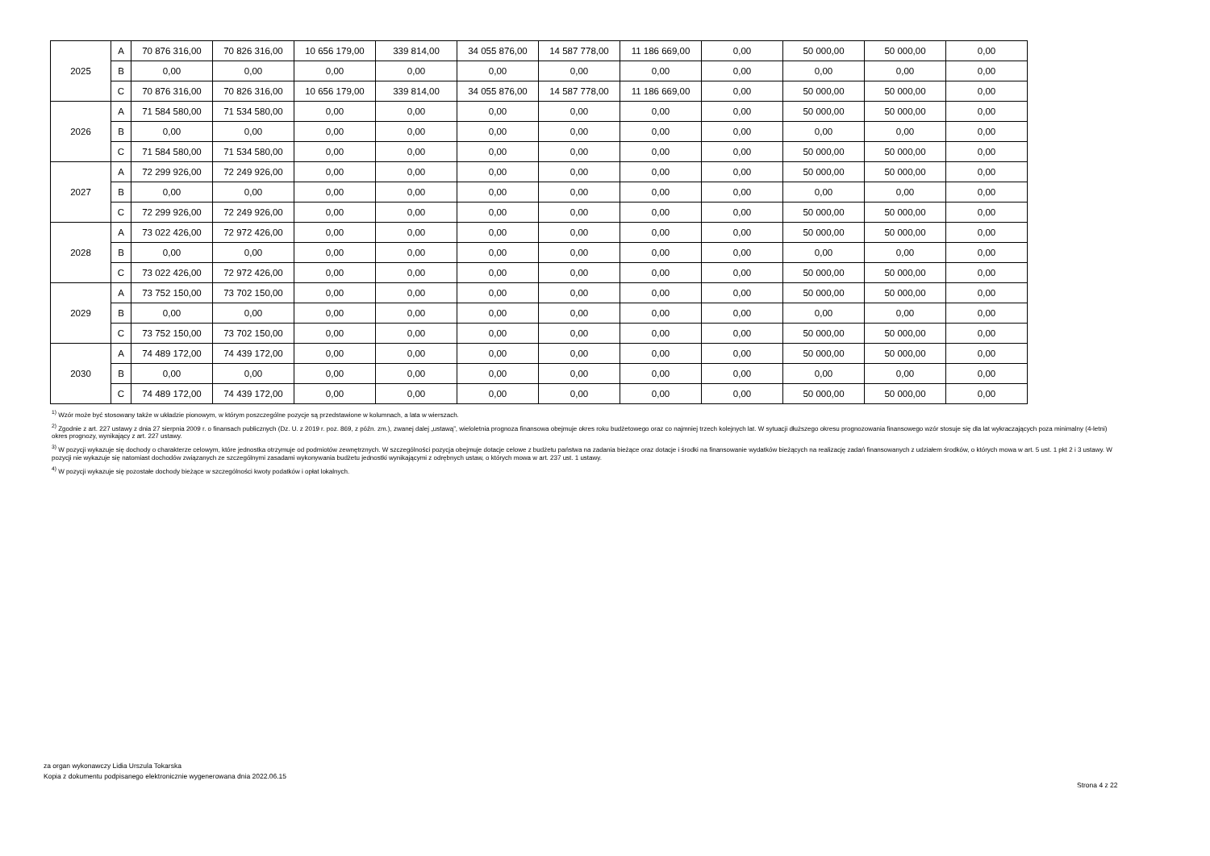| 2025 | A | 70 876 316,00 | 70 826 316,00 | 10 656 179,00 | 339 814,00 | 34 055 876,00 | 14 587 778,00 | 11 186 669,00 | 0,00 | 50 000,00 | 50 000,00 | 0,00 |
| | B | 0,00 | 0,00 | 0,00 | 0,00 | 0,00 | 0,00 | 0,00 | 0,00 | 0,00 | 0,00 | 0,00 |
| | C | 70 876 316,00 | 70 826 316,00 | 10 656 179,00 | 339 814,00 | 34 055 876,00 | 14 587 778,00 | 11 186 669,00 | 0,00 | 50 000,00 | 50 000,00 | 0,00 |
| 2026 | A | 71 584 580,00 | 71 534 580,00 | 0,00 | 0,00 | 0,00 | 0,00 | 0,00 | 0,00 | 50 000,00 | 50 000,00 | 0,00 |
| | B | 0,00 | 0,00 | 0,00 | 0,00 | 0,00 | 0,00 | 0,00 | 0,00 | 0,00 | 0,00 | 0,00 |
| | C | 71 584 580,00 | 71 534 580,00 | 0,00 | 0,00 | 0,00 | 0,00 | 0,00 | 0,00 | 50 000,00 | 50 000,00 | 0,00 |
| 2027 | A | 72 299 926,00 | 72 249 926,00 | 0,00 | 0,00 | 0,00 | 0,00 | 0,00 | 0,00 | 50 000,00 | 50 000,00 | 0,00 |
| | B | 0,00 | 0,00 | 0,00 | 0,00 | 0,00 | 0,00 | 0,00 | 0,00 | 0,00 | 0,00 | 0,00 |
| | C | 72 299 926,00 | 72 249 926,00 | 0,00 | 0,00 | 0,00 | 0,00 | 0,00 | 0,00 | 50 000,00 | 50 000,00 | 0,00 |
| 2028 | A | 73 022 426,00 | 72 972 426,00 | 0,00 | 0,00 | 0,00 | 0,00 | 0,00 | 0,00 | 50 000,00 | 50 000,00 | 0,00 |
| | B | 0,00 | 0,00 | 0,00 | 0,00 | 0,00 | 0,00 | 0,00 | 0,00 | 0,00 | 0,00 | 0,00 |
| | C | 73 022 426,00 | 72 972 426,00 | 0,00 | 0,00 | 0,00 | 0,00 | 0,00 | 0,00 | 50 000,00 | 50 000,00 | 0,00 |
| 2029 | A | 73 752 150,00 | 73 702 150,00 | 0,00 | 0,00 | 0,00 | 0,00 | 0,00 | 0,00 | 50 000,00 | 50 000,00 | 0,00 |
| | B | 0,00 | 0,00 | 0,00 | 0,00 | 0,00 | 0,00 | 0,00 | 0,00 | 0,00 | 0,00 | 0,00 |
| | C | 73 752 150,00 | 73 702 150,00 | 0,00 | 0,00 | 0,00 | 0,00 | 0,00 | 0,00 | 50 000,00 | 50 000,00 | 0,00 |
| 2030 | A | 74 489 172,00 | 74 439 172,00 | 0,00 | 0,00 | 0,00 | 0,00 | 0,00 | 0,00 | 50 000,00 | 50 000,00 | 0,00 |
| | B | 0,00 | 0,00 | 0,00 | 0,00 | 0,00 | 0,00 | 0,00 | 0,00 | 0,00 | 0,00 | 0,00 |
| | C | 74 489 172,00 | 74 439 172,00 | 0,00 | 0,00 | 0,00 | 0,00 | 0,00 | 0,00 | 50 000,00 | 50 000,00 | 0,00 |
<sup>1)</sup> Wzór może być stosowany także w układzie pionowym, w którym poszczególne pozycje są przedstawione w kolumnach, a lata w wierszach.
<sup>2)</sup> Zgodnie z art. 227 ustawy z dnia 27 sierpnia 2009 r. o finansach publicznych (Dz. U. z 2019 r. poz. 869, z późn. zm.), zwanej dalej „ustawą”, wieloletnia prognoza finansowa obejmuje okres roku budżetowego oraz co najmniej trzech kolejnych lat. W sytuacji dłuższego okresu prognozowania finansowego wzór stosuje się dla lat wykraczających poza minimalny (4-letni) okres prognozy, wynikający z art. 227 ustawy.
<sup>3)</sup> W pozycji wykazuje się dochody o charakterze celowym, które jednostka otrzymuje od podmiotów zewnętrznych. W szczególności pozycja obejmuje dotacje celowe z budżetu państwa na zadania bieżące oraz dotacje i środki na finansowanie wydatków bieżących na realizację zadań finansowanych z udziałem środków, o których mowa w art. 5 ust. 1 pkt 2 i 3 ustawy. W pozycji nie wykazuje się natomiast dochodów związanych ze szczególnymi zasadami wykonywania budżetu jednostki wynikającymi z odrębnych ustaw, o których mowa w art. 237 ust. 1 ustawy.
<sup>4)</sup> W pozycji wykazuje się pozostałe dochody bieżące w szczególności kwoty podatków i opłat lokalnych.
za organ wykonawczy Lidia Urszula Tokarska
Kopia z dokumentu podpisanego elektronicznie wygenerowana dnia 2022.06.15
Strona 4 z 22